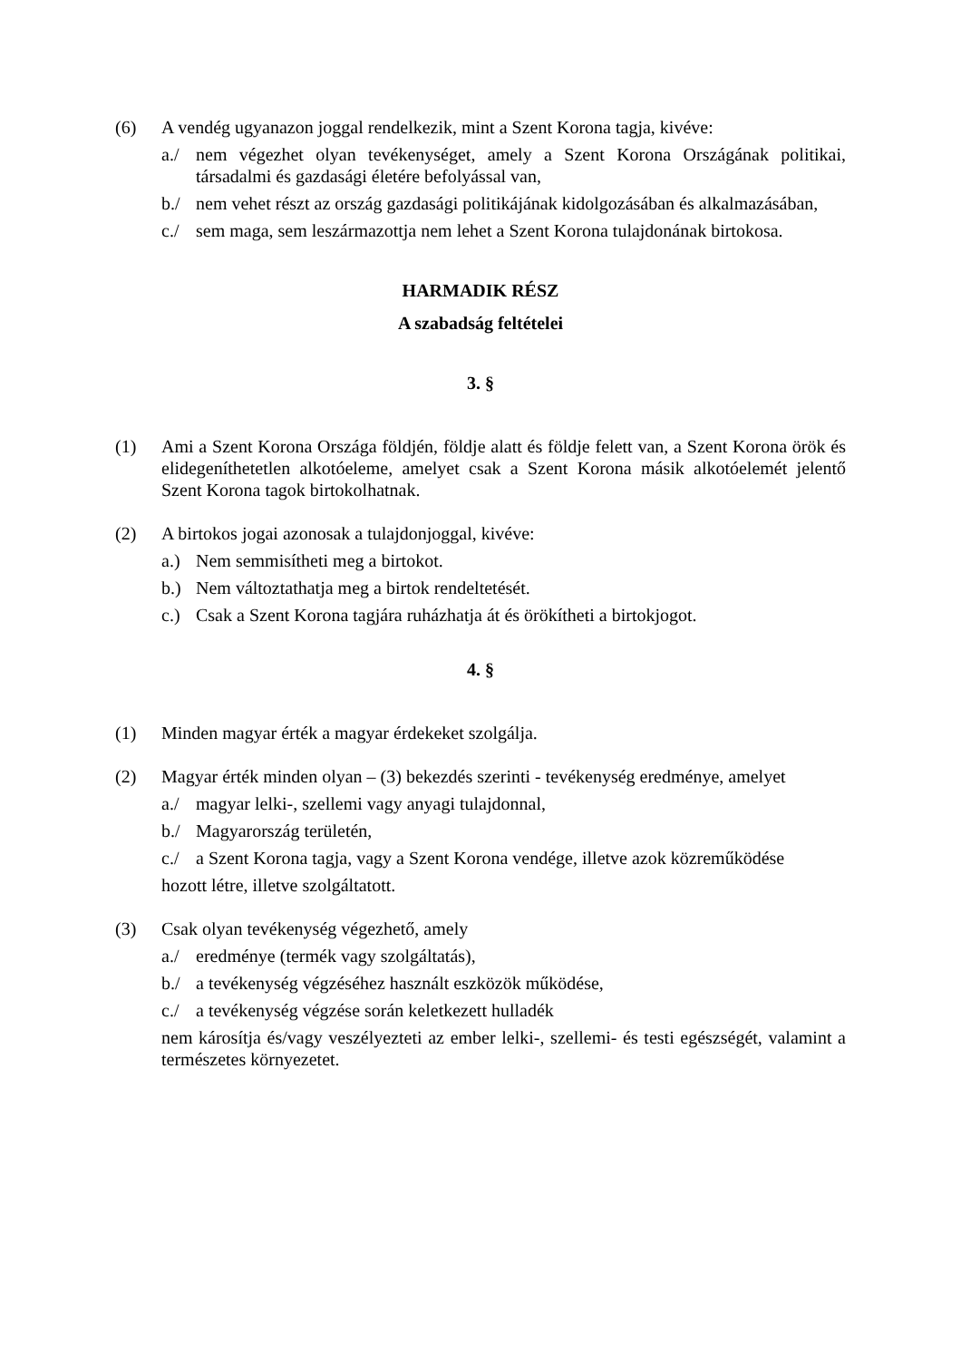(6) A vendég ugyanazon joggal rendelkezik, mint a Szent Korona tagja, kivéve:
a./ nem végezhet olyan tevékenységet, amely a Szent Korona Országának politikai, társadalmi és gazdasági életére befolyással van,
b./ nem vehet részt az ország gazdasági politikájának kidolgozásában és alkalmazásában,
c./ sem maga, sem leszármazottja nem lehet a Szent Korona tulajdonának birtokosa.
HARMADIK RÉSZ
A szabadság feltételei
3. §
(1) Ami a Szent Korona Országa földjén, földje alatt és földje felett van, a Szent Korona örök és elidegeníthetetlen alkotóeleme, amelyet csak a Szent Korona másik alkotóelemét jelentő Szent Korona tagok birtokolhatnak.
(2) A birtokos jogai azonosak a tulajdonjoggal, kivéve:
a.) Nem semmisítheti meg a birtokot.
b.) Nem változtathatja meg a birtok rendeltetését.
c.) Csak a Szent Korona tagjára ruházhatja át és örökítheti a birtokjogot.
4. §
(1) Minden magyar érték a magyar érdekeket szolgálja.
(2) Magyar érték minden olyan – (3) bekezdés szerinti - tevékenység eredménye, amelyet
a./ magyar lelki-, szellemi vagy anyagi tulajdonnal,
b./ Magyarország területén,
c./ a Szent Korona tagja, vagy a Szent Korona vendége, illetve azok közreműködése
hozott létre, illetve szolgáltatott.
(3) Csak olyan tevékenység végezhető, amely
a./ eredménye (termék vagy szolgáltatás),
b./ a tevékenység végzéséhez használt eszközök működése,
c./ a tevékenység végzése során keletkezett hulladék
nem károsítja és/vagy veszélyezteti az ember lelki-, szellemi- és testi egészségét, valamint a természetes környezetet.